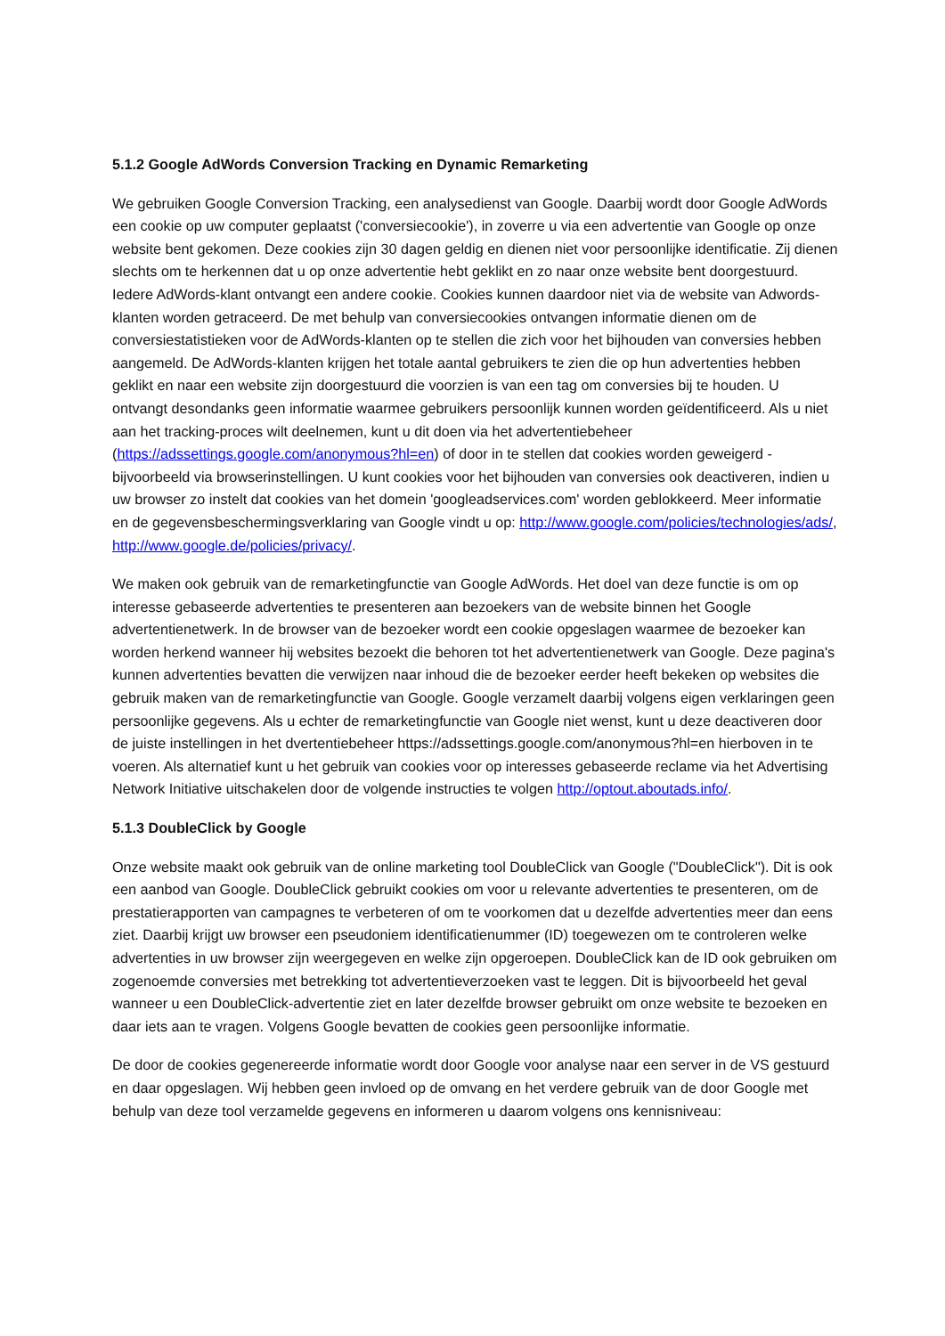5.1.2 Google AdWords Conversion Tracking en Dynamic Remarketing
We gebruiken Google Conversion Tracking, een analysedienst van Google. Daarbij wordt door Google AdWords een cookie op uw computer geplaatst ('conversiecookie'), in zoverre u via een advertentie van Google op onze website bent gekomen. Deze cookies zijn 30 dagen geldig en dienen niet voor persoonlijke identificatie. Zij dienen slechts om te herkennen dat u op onze advertentie hebt geklikt en zo naar onze website bent doorgestuurd. Iedere AdWords-klant ontvangt een andere cookie. Cookies kunnen daardoor niet via de website van Adwords-klanten worden getraceerd. De met behulp van conversiecookies ontvangen informatie dienen om de conversiestatistieken voor de AdWords-klanten op te stellen die zich voor het bijhouden van conversies hebben aangemeld. De AdWords-klanten krijgen het totale aantal gebruikers te zien die op hun advertenties hebben geklikt en naar een website zijn doorgestuurd die voorzien is van een tag om conversies bij te houden. U ontvangt desondanks geen informatie waarmee gebruikers persoonlijk kunnen worden geïdentificeerd. Als u niet aan het tracking-proces wilt deelnemen, kunt u dit doen via het advertentiebeheer (https://adssettings.google.com/anonymous?hl=en) of door in te stellen dat cookies worden geweigerd - bijvoorbeeld via browserinstellingen. U kunt cookies voor het bijhouden van conversies ook deactiveren, indien u uw browser zo instelt dat cookies van het domein 'googleadservices.com' worden geblokkeerd. Meer informatie en de gegevensbeschermingsverklaring van Google vindt u op: http://www.google.com/policies/technologies/ads/, http://www.google.de/policies/privacy/.
We maken ook gebruik van de remarketingfunctie van Google AdWords. Het doel van deze functie is om op interesse gebaseerde advertenties te presenteren aan bezoekers van de website binnen het Google advertentienetwerk. In de browser van de bezoeker wordt een cookie opgeslagen waarmee de bezoeker kan worden herkend wanneer hij websites bezoekt die behoren tot het advertentienetwerk van Google. Deze pagina's kunnen advertenties bevatten die verwijzen naar inhoud die de bezoeker eerder heeft bekeken op websites die gebruik maken van de remarketingfunctie van Google. Google verzamelt daarbij volgens eigen verklaringen geen persoonlijke gegevens. Als u echter de remarketingfunctie van Google niet wenst, kunt u deze deactiveren door de juiste instellingen in het dvertentiebeheer https://adssettings.google.com/anonymous?hl=en hierboven in te voeren. Als alternatief kunt u het gebruik van cookies voor op interesses gebaseerde reclame via het Advertising Network Initiative uitschakelen door de volgende instructies te volgen http://optout.aboutads.info/.
5.1.3 DoubleClick by Google
Onze website maakt ook gebruik van de online marketing tool DoubleClick van Google ("DoubleClick"). Dit is ook een aanbod van Google. DoubleClick gebruikt cookies om voor u relevante advertenties te presenteren, om de prestatierapporten van campagnes te verbeteren of om te voorkomen dat u dezelfde advertenties meer dan eens ziet. Daarbij krijgt uw browser een pseudoniem identificatienummer (ID) toegewezen om te controleren welke advertenties in uw browser zijn weergegeven en welke zijn opgeroepen. DoubleClick kan de ID ook gebruiken om zogenoemde conversies met betrekking tot advertentieverzoeken vast te leggen. Dit is bijvoorbeeld het geval wanneer u een DoubleClick-advertentie ziet en later dezelfde browser gebruikt om onze website te bezoeken en daar iets aan te vragen. Volgens Google bevatten de cookies geen persoonlijke informatie.
De door de cookies gegenereerde informatie wordt door Google voor analyse naar een server in de VS gestuurd en daar opgeslagen. Wij hebben geen invloed op de omvang en het verdere gebruik van de door Google met behulp van deze tool verzamelde gegevens en informeren u daarom volgens ons kennisniveau: